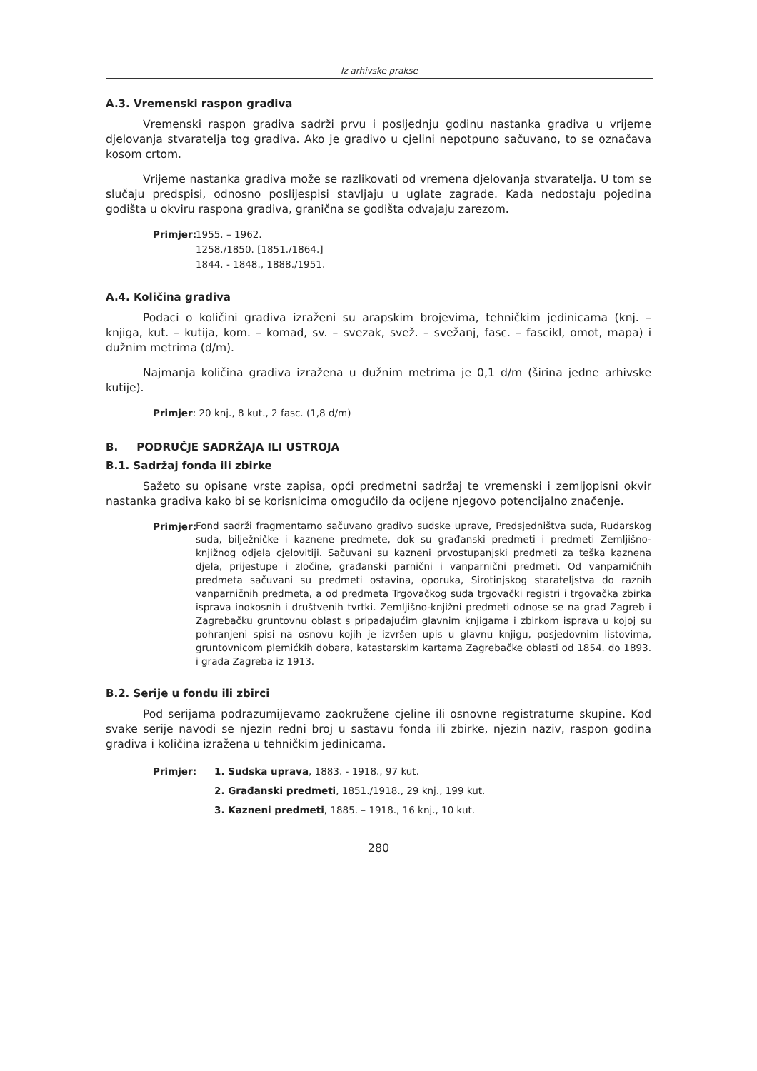Iz arhivske prakse
A.3. Vremenski raspon gradiva
Vremenski raspon gradiva sadrži prvu i posljednju godinu nastanka gradiva u vrijeme djelovanja stvaratelja tog gradiva. Ako je gradivo u cjelini nepotpuno sačuvano, to se označava kosom crtom.
Vrijeme nastanka gradiva može se razlikovati od vremena djelovanja stvaratelja. U tom se slučaju predspisi, odnosno poslijespisi stavljaju u uglate zagrade. Kada nedostaju pojedina godišta u okviru raspona gradiva, granična se godišta odvajaju zarezom.
Primjer:
1955. – 1962.
1258./1850. [1851./1864.]
1844. - 1848., 1888./1951.
A.4. Količina gradiva
Podaci o količini gradiva izraženi su arapskim brojevima, tehničkim jedinicama (knj. – knjiga, kut. – kutija, kom. – komad, sv. – svezak, svež. – svežanj, fasc. – fascikl, omot, mapa) i dužnim metrima (d/m).
Najmanja količina gradiva izražena u dužnim metrima je 0,1 d/m (širina jedne arhivske kutije).
Primjer: 20 knj., 8 kut., 2 fasc. (1,8 d/m)
B. PODRUČJE SADRŽAJA ILI USTROJA
B.1. Sadržaj fonda ili zbirke
Sažeto su opisane vrste zapisa, opći predmetni sadržaj te vremenski i zemljopisni okvir nastanka gradiva kako bi se korisnicima omogućilo da ocijene njegovo potencijalno značenje.
Primjer:
Fond sadrži fragmentarno sačuvano gradivo sudske uprave, Predsjedništva suda, Rudarskog suda, bilježničke i kaznene predmete, dok su građanski predmeti i predmeti Zemljišno-knjižnog odjela cjelovitiji. Sačuvani su kazneni prvostupanjski predmeti za teška kaznena djela, prijestupe i zločine, građanski parnični i vanparnični predmeti. Od vanparničnih predmeta sačuvani su predmeti ostavina, oporuka, Sirotinjskog starateljstva do raznih vanparničnih predmeta, a od predmeta Trgovačkog suda trgovački registri i trgovačka zbirka isprava inokosnih i društvenih tvrtki. Zemljišno-knjižni predmeti odnose se na grad Zagreb i Zagrebačku gruntovnu oblast s pripadajućim glavnim knjigama i zbirkom isprava u kojoj su pohranjeni spisi na osnovu kojih je izvršen upis u glavnu knjigu, posjedovnim listovima, gruntovnicom plemićkih dobara, katastarskim kartama Zagrebačke oblasti od 1854. do 1893. i grada Zagreba iz 1913.
B.2. Serije u fondu ili zbirci
Pod serijama podrazumijevamo zaokružene cjeline ili osnovne registraturne skupine. Kod svake serije navodi se njezin redni broj u sastavu fonda ili zbirke, njezin naziv, raspon godina gradiva i količina izražena u tehničkim jedinicama.
Primjer: 1. Sudska uprava, 1883. - 1918., 97 kut.
2. Građanski predmeti, 1851./1918., 29 knj., 199 kut.
3. Kazneni predmeti, 1885. – 1918., 16 knj., 10 kut.
280